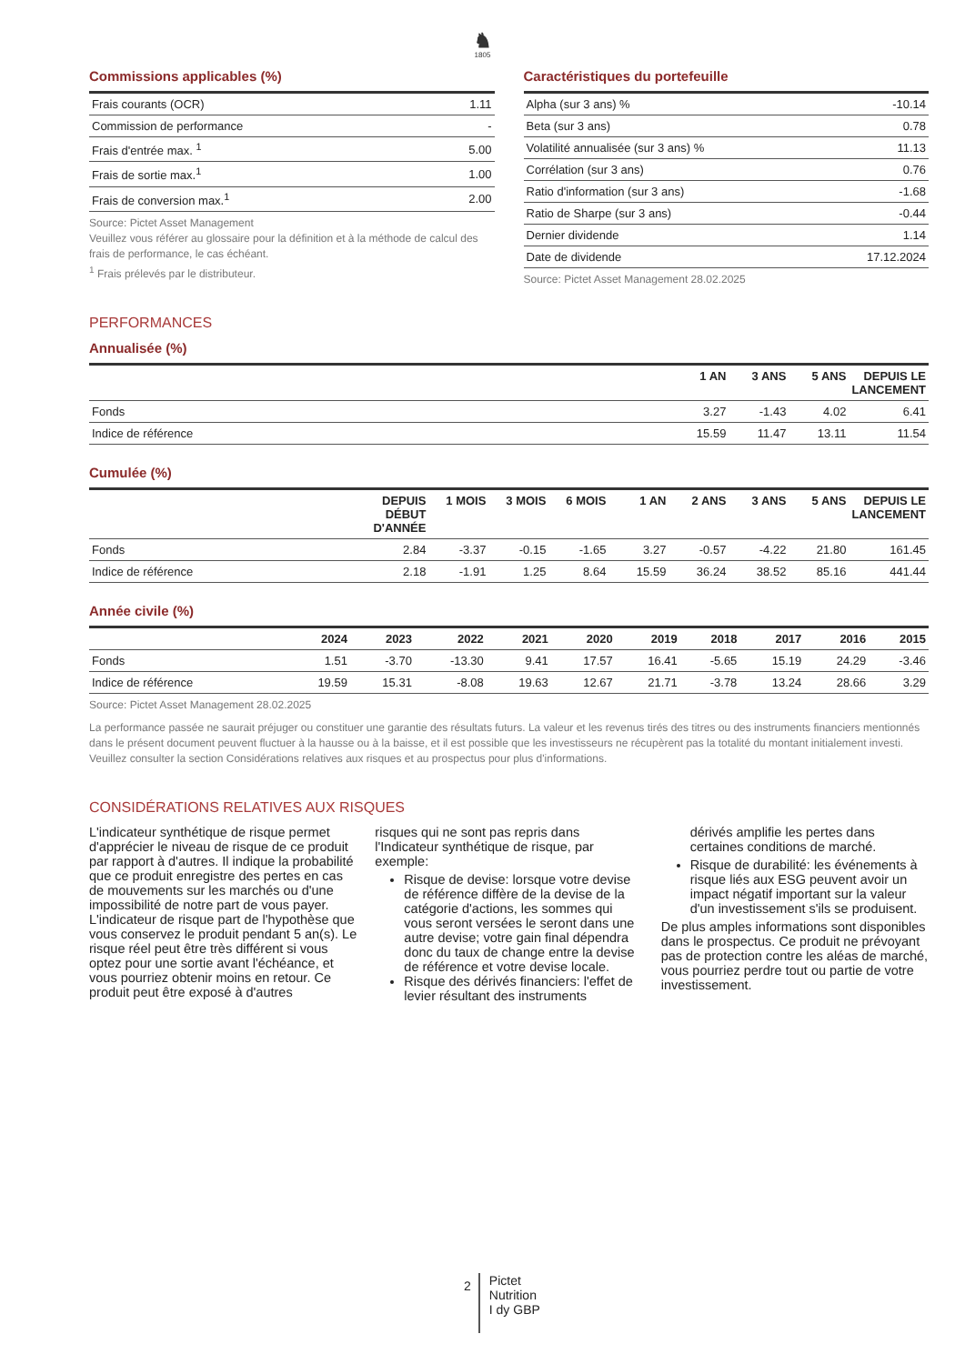♞
1805
Commissions applicables (%)
| Frais courants (OCR) | 1.11 |
| Commission de performance | - |
| Frais d'entrée max. <sup>1</sup> | 5.00 |
| Frais de sortie max.<sup>1</sup> | 1.00 |
| Frais de conversion max.<sup>1</sup> | 2.00 |
Source: Pictet Asset Management
Veuillez vous référer au glossaire pour la définition et à la méthode de calcul des frais de performance, le cas échéant.
<sup>1</sup> Frais prélevés par le distributeur.
Caractéristiques du portefeuille
| Alpha (sur 3 ans) % | -10.14 |
| Beta (sur 3 ans) | 0.78 |
| Volatilité annualisée (sur 3 ans) % | 11.13 |
| Corrélation (sur 3 ans) | 0.76 |
| Ratio d'information (sur 3 ans) | -1.68 |
| Ratio de Sharpe (sur 3 ans) | -0.44 |
| Dernier dividende | 1.14 |
| Date de dividende | 17.12.2024 |
Source: Pictet Asset Management 28.02.2025
PERFORMANCES
Annualisée (%)
| | 1 AN | 3 ANS | 5 ANS | DEPUIS LE LANCEMENT |
| --- | --- | --- | --- | --- |
| Fonds | 3.27 | -1.43 | 4.02 | 6.41 |
| Indice de référence | 15.59 | 11.47 | 13.11 | 11.54 |
Cumulée (%)
| | DEPUIS DÉBUT D'ANNÉE | 1 MOIS | 3 MOIS | 6 MOIS | 1 AN | 2 ANS | 3 ANS | 5 ANS | DEPUIS LE LANCEMENT |
| --- | --- | --- | --- | --- | --- | --- | --- | --- | --- |
| Fonds | 2.84 | -3.37 | -0.15 | -1.65 | 3.27 | -0.57 | -4.22 | 21.80 | 161.45 |
| Indice de référence | 2.18 | -1.91 | 1.25 | 8.64 | 15.59 | 36.24 | 38.52 | 85.16 | 441.44 |
Année civile (%)
| | 2024 | 2023 | 2022 | 2021 | 2020 | 2019 | 2018 | 2017 | 2016 | 2015 |
| --- | --- | --- | --- | --- | --- | --- | --- | --- | --- | --- |
| Fonds | 1.51 | -3.70 | -13.30 | 9.41 | 17.57 | 16.41 | -5.65 | 15.19 | 24.29 | -3.46 |
| Indice de référence | 19.59 | 15.31 | -8.08 | 19.63 | 12.67 | 21.71 | -3.78 | 13.24 | 28.66 | 3.29 |
Source: Pictet Asset Management 28.02.2025
La performance passée ne saurait préjuger ou constituer une garantie des résultats futurs. La valeur et les revenus tirés des titres ou des instruments financiers mentionnés dans le présent document peuvent fluctuer à la hausse ou à la baisse, et il est possible que les investisseurs ne récupèrent pas la totalité du montant initialement investi. Veuillez consulter la section Considérations relatives aux risques et au prospectus pour plus d'informations.
CONSIDÉRATIONS RELATIVES AUX RISQUES
L'indicateur synthétique de risque permet d'apprécier le niveau de risque de ce produit par rapport à d'autres. Il indique la probabilité que ce produit enregistre des pertes en cas de mouvements sur les marchés ou d'une impossibilité de notre part de vous payer. L'indicateur de risque part de l'hypothèse que vous conservez le produit pendant 5 an(s). Le risque réel peut être très différent si vous optez pour une sortie avant l'échéance, et vous pourriez obtenir moins en retour. Ce produit peut être exposé à d'autres
risques qui ne sont pas repris dans l'Indicateur synthétique de risque, par exemple:
Risque de devise: lorsque votre devise de référence diffère de la devise de la catégorie d'actions, les sommes qui vous seront versées le seront dans une autre devise; votre gain final dépendra donc du taux de change entre la devise de référence et votre devise locale.
Risque des dérivés financiers: l'effet de levier résultant des instruments
dérivés amplifie les pertes dans certaines conditions de marché.
Risque de durabilité: les événements à risque liés aux ESG peuvent avoir un impact négatif important sur la valeur d'un investissement s'ils se produisent.
De plus amples informations sont disponibles dans le prospectus. Ce produit ne prévoyant pas de protection contre les aléas de marché, vous pourriez perdre tout ou partie de votre investissement.
2
Pictet
Nutrition
I dy GBP